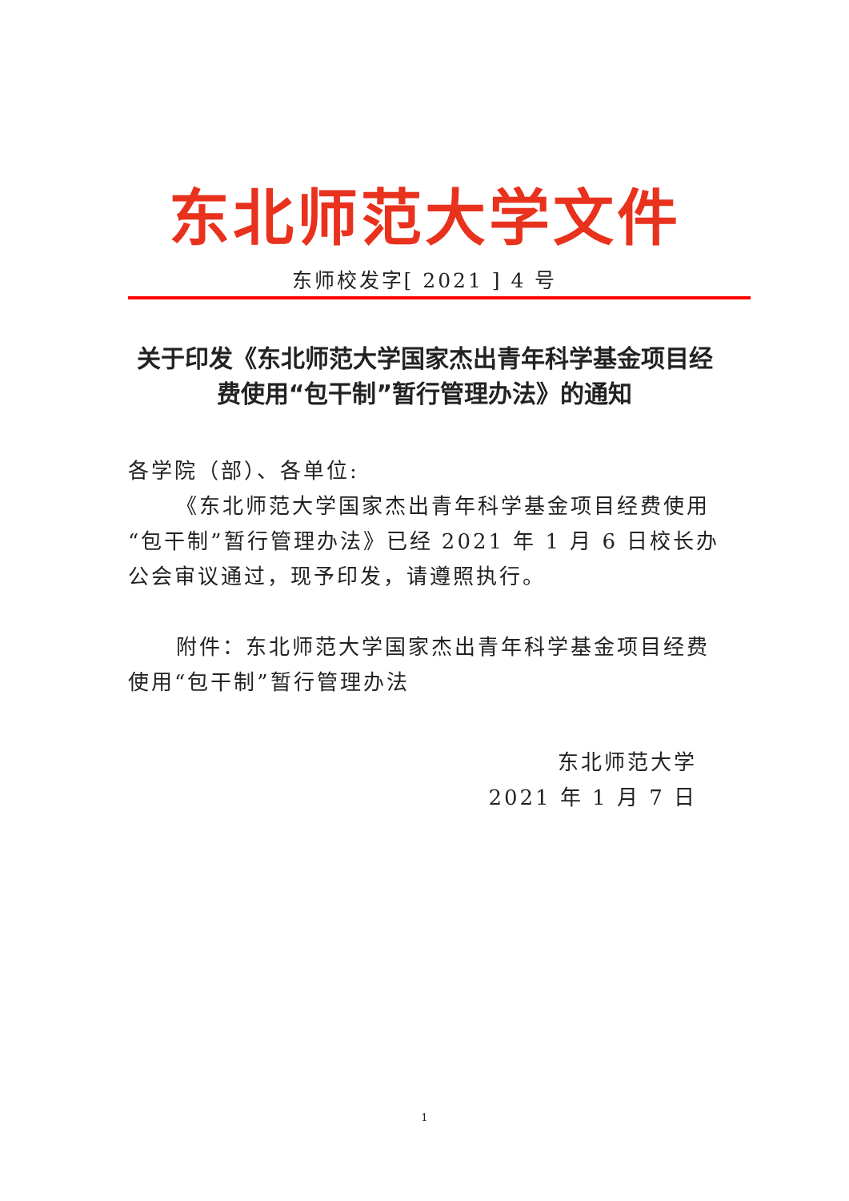东北师范大学文件
东师校发字[ 2021 ] 4 号
关于印发《东北师范大学国家杰出青年科学基金项目经费使用“包干制”暂行管理办法》的通知
各学院（部）、各单位:
《东北师范大学国家杰出青年科学基金项目经费使用“包干制”暂行管理办法》已经 2021 年 1 月 6 日校长办公会审议通过，现予印发，请遵照执行。
附件：东北师范大学国家杰出青年科学基金项目经费使用“包干制”暂行管理办法
东北师范大学
2021 年 1 月 7 日
1